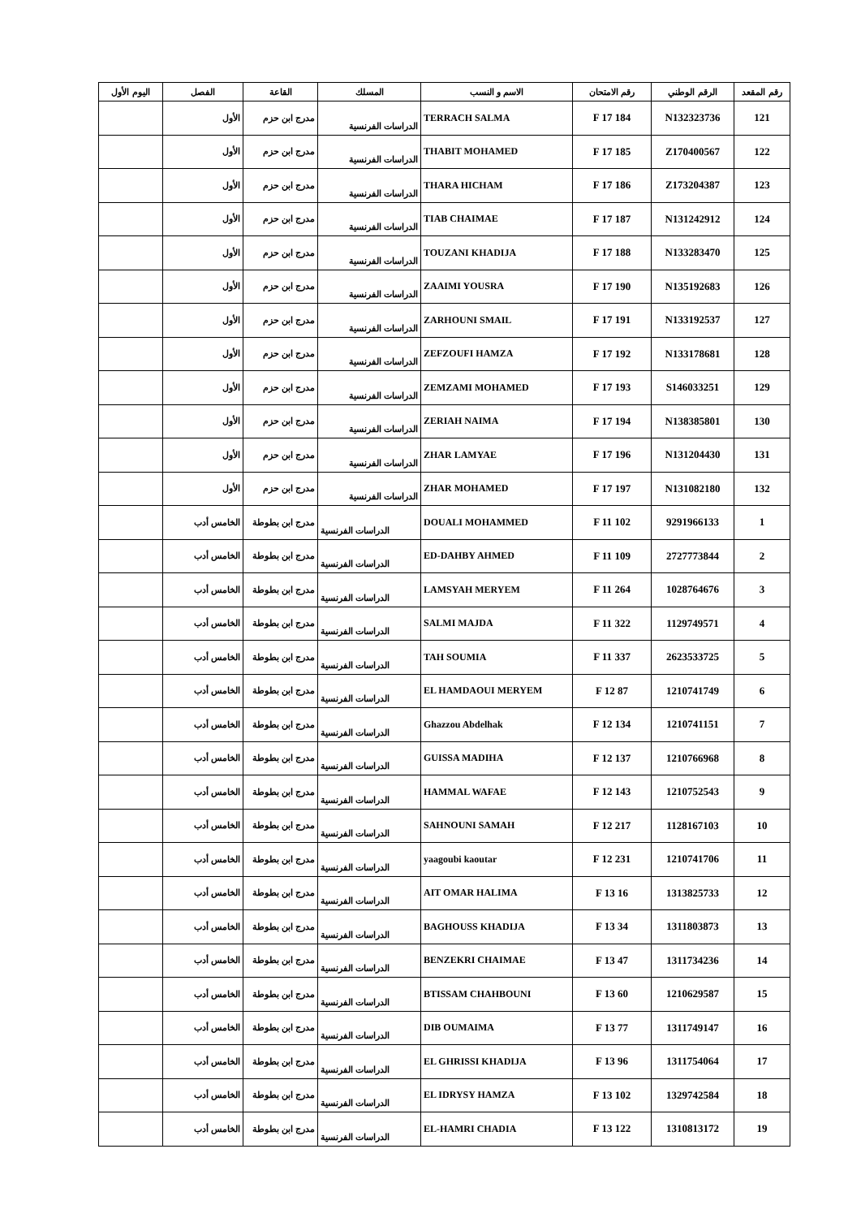| رقم المقعد | الرقم الوطني | رقم الامتحان | الاسم و النسب | المسلك | القاعة | الفصل | اليوم الأول |
| --- | --- | --- | --- | --- | --- | --- | --- |
| 121 | N132323736 | 184 F 17 | TERRACH SALMA | الدراسات الفرنسية | مدرج ابن حزم | الأول | |
| 122 | Z170400567 | 185 F 17 | THABIT MOHAMED | الدراسات الفرنسية | مدرج ابن حزم | الأول | |
| 123 | Z173204387 | 186 F 17 | THARA HICHAM | الدراسات الفرنسية | مدرج ابن حزم | الأول | |
| 124 | N131242912 | 187 F 17 | TIAB CHAIMAE | الدراسات الفرنسية | مدرج ابن حزم | الأول | |
| 125 | N133283470 | 188 F 17 | TOUZANI KHADIJA | الدراسات الفرنسية | مدرج ابن حزم | الأول | |
| 126 | N135192683 | 190 F 17 | ZAAIMI YOUSRA | الدراسات الفرنسية | مدرج ابن حزم | الأول | |
| 127 | N133192537 | 191 F 17 | ZARHOUNI SMAIL | الدراسات الفرنسية | مدرج ابن حزم | الأول | |
| 128 | N133178681 | 192 F 17 | ZEFZOUFI HAMZA | الدراسات الفرنسية | مدرج ابن حزم | الأول | |
| 129 | S146033251 | 193 F 17 | ZEMZAMI MOHAMED | الدراسات الفرنسية | مدرج ابن حزم | الأول | |
| 130 | N138385801 | 194 F 17 | ZERIAH NAIMA | الدراسات الفرنسية | مدرج ابن حزم | الأول | |
| 131 | N131204430 | 196 F 17 | ZHAR LAMYAE | الدراسات الفرنسية | مدرج ابن حزم | الأول | |
| 132 | N131082180 | 197 F 17 | ZHAR MOHAMED | الدراسات الفرنسية | مدرج ابن حزم | الأول | |
| 1 | 9291966133 | 102 F 11 | DOUALI MOHAMMED | الدراسات الفرنسية | مدرج ابن بطوطة | الخامس أدب | |
| 2 | 2727773844 | 109 F 11 | ED-DAHBY AHMED | الدراسات الفرنسية | مدرج ابن بطوطة | الخامس أدب | |
| 3 | 1028764676 | 264 F 11 | LAMSYAH MERYEM | الدراسات الفرنسية | مدرج ابن بطوطة | الخامس أدب | |
| 4 | 1129749571 | 322 F 11 | SALMI MAJDA | الدراسات الفرنسية | مدرج ابن بطوطة | الخامس أدب | |
| 5 | 2623533725 | 337 F 11 | TAH SOUMIA | الدراسات الفرنسية | مدرج ابن بطوطة | الخامس أدب | |
| 6 | 1210741749 | 87 F 12 | EL HAMDAOUI MERYEM | الدراسات الفرنسية | مدرج ابن بطوطة | الخامس أدب | |
| 7 | 1210741151 | 134 F 12 | Ghazzou Abdelhak | الدراسات الفرنسية | مدرج ابن بطوطة | الخامس أدب | |
| 8 | 1210766968 | 137 F 12 | GUISSA MADIHA | الدراسات الفرنسية | مدرج ابن بطوطة | الخامس أدب | |
| 9 | 1210752543 | 143 F 12 | HAMMAL WAFAE | الدراسات الفرنسية | مدرج ابن بطوطة | الخامس أدب | |
| 10 | 1128167103 | 217 F 12 | SAHNOUNI SAMAH | الدراسات الفرنسية | مدرج ابن بطوطة | الخامس أدب | |
| 11 | 1210741706 | 231 F 12 | yaagoubi kaoutar | الدراسات الفرنسية | مدرج ابن بطوطة | الخامس أدب | |
| 12 | 1313825733 | 16 F 13 | AIT OMAR HALIMA | الدراسات الفرنسية | مدرج ابن بطوطة | الخامس أدب | |
| 13 | 1311803873 | 34 F 13 | BAGHOUSS KHADIJA | الدراسات الفرنسية | مدرج ابن بطوطة | الخامس أدب | |
| 14 | 1311734236 | 47 F 13 | BENZEKRI CHAIMAE | الدراسات الفرنسية | مدرج ابن بطوطة | الخامس أدب | |
| 15 | 1210629587 | 60 F 13 | BTISSAM CHAHBOUNI | الدراسات الفرنسية | مدرج ابن بطوطة | الخامس أدب | |
| 16 | 1311749147 | 77 F 13 | DIB OUMAIMA | الدراسات الفرنسية | مدرج ابن بطوطة | الخامس أدب | |
| 17 | 1311754064 | 96 F 13 | EL GHRISSI KHADIJA | الدراسات الفرنسية | مدرج ابن بطوطة | الخامس أدب | |
| 18 | 1329742584 | 102 F 13 | EL IDRYSY HAMZA | الدراسات الفرنسية | مدرج ابن بطوطة | الخامس أدب | |
| 19 | 1310813172 | 122 F 13 | EL-HAMRI CHADIA | الدراسات الفرنسية | مدرج ابن بطوطة | الخامس أدب | |